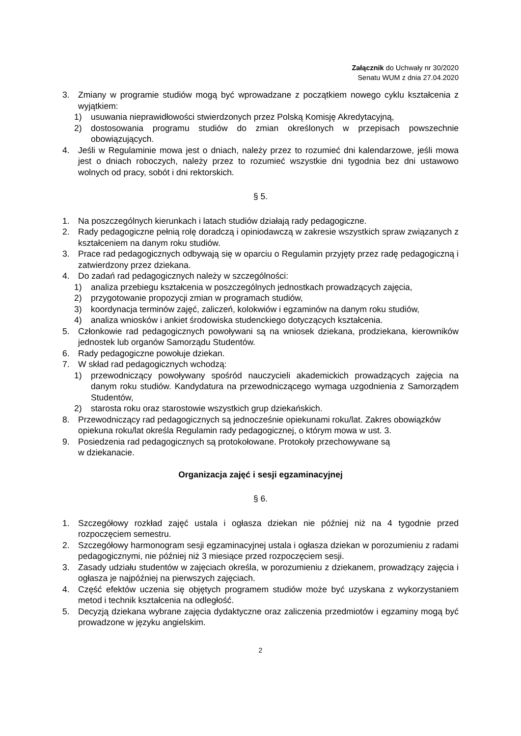Załącznik do Uchwały nr 30/2020
Senatu WUM z dnia 27.04.2020
3. Zmiany w programie studiów mogą być wprowadzane z początkiem nowego cyklu kształcenia z wyjątkiem:
1) usuwania nieprawidłowości stwierdzonych przez Polską Komisję Akredytacyjną,
2) dostosowania programu studiów do zmian określonych w przepisach powszechnie obowiązujących.
4. Jeśli w Regulaminie mowa jest o dniach, należy przez to rozumieć dni kalendarzowe, jeśli mowa jest o dniach roboczych, należy przez to rozumieć wszystkie dni tygodnia bez dni ustawowo wolnych od pracy, sobót i dni rektorskich.
§ 5.
1. Na poszczególnych kierunkach i latach studiów działają rady pedagogiczne.
2. Rady pedagogiczne pełnią rolę doradczą i opiniodawczą w zakresie wszystkich spraw związanych z kształceniem na danym roku studiów.
3. Prace rad pedagogicznych odbywają się w oparciu o Regulamin przyjęty przez radę pedagogiczną i zatwierdzony przez dziekana.
4. Do zadań rad pedagogicznych należy w szczególności:
1) analiza przebiegu kształcenia w poszczególnych jednostkach prowadzących zajęcia,
2) przygotowanie propozycji zmian w programach studiów,
3) koordynacja terminów zajęć, zaliczeń, kolokwiów i egzaminów na danym roku studiów,
4) analiza wniosków i ankiet środowiska studenckiego dotyczących kształcenia.
5. Członkowie rad pedagogicznych powoływani są na wniosek dziekana, prodziekana, kierowników jednostek lub organów Samorządu Studentów.
6. Rady pedagogiczne powołuje dziekan.
7. W skład rad pedagogicznych wchodzą:
1) przewodniczący powoływany spośród nauczycieli akademickich prowadzących zajęcia na danym roku studiów. Kandydatura na przewodniczącego wymaga uzgodnienia z Samorządem Studentów,
2) starosta roku oraz starostowie wszystkich grup dziekańskich.
8. Przewodniczący rad pedagogicznych są jednocześnie opiekunami roku/lat. Zakres obowiązków opiekuna roku/lat określa Regulamin rady pedagogicznej, o którym mowa w ust. 3.
9. Posiedzenia rad pedagogicznych są protokołowane. Protokoły przechowywane są
w dziekanacie.
Organizacja zajęć i sesji egzaminacyjnej
§ 6.
1. Szczegółowy rozkład zajęć ustala i ogłasza dziekan nie później niż na 4 tygodnie przed rozpoczęciem semestru.
2. Szczegółowy harmonogram sesji egzaminacyjnej ustala i ogłasza dziekan w porozumieniu z radami pedagogicznymi, nie później niż 3 miesiące przed rozpoczęciem sesji.
3. Zasady udziału studentów w zajęciach określa, w porozumieniu z dziekanem, prowadzący zajęcia i ogłasza je najpóźniej na pierwszych zajęciach.
4. Część efektów uczenia się objętych programem studiów może być uzyskana z wykorzystaniem metod i technik kształcenia na odległość.
5. Decyzją dziekana wybrane zajęcia dydaktyczne oraz zaliczenia przedmiotów i egzaminy mogą być prowadzone w języku angielskim.
2